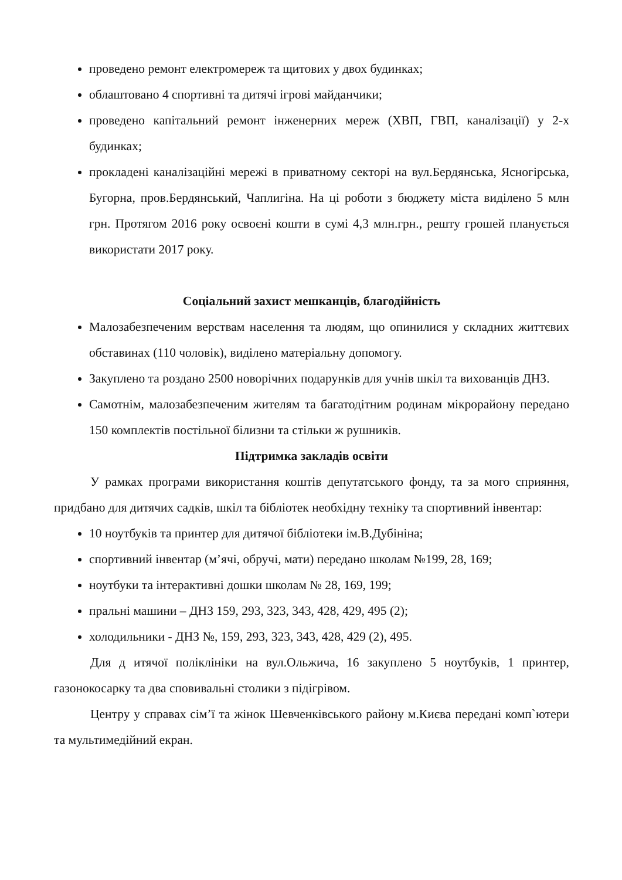проведено ремонт електромереж та щитових у двох будинках;
облаштовано 4 спортивні та дитячі ігрові майданчики;
проведено капітальний ремонт інженерних мереж (ХВП, ГВП, каналізації) у 2-х будинках;
прокладені каналізаційні мережі в приватному секторі на вул.Бердянська, Ясногірська, Бугорна, пров.Бердянський, Чаплигіна. На ці роботи з бюджету міста виділено 5 млн грн. Протягом 2016 року освоєні кошти в сумі 4,3 млн.грн., решту грошей планується використати 2017 року.
Соціальний захист мешканців, благодійність
Малозабезпеченим верствам населення та людям, що опинилися у складних життєвих обставинах (110 чоловік), виділено матеріальну допомогу.
Закуплено та роздано 2500 новорічних подарунків для учнів шкіл та вихованців ДНЗ.
Самотнім, малозабезпеченим жителям та багатодітним родинам мікрорайону передано 150 комплектів постільної білизни та стільки ж рушників.
Підтримка закладів освіти
У рамках програми використання коштів депутатського фонду, та за мого сприяння, придбано для дитячих садків, шкіл та бібліотек необхідну техніку та спортивний інвентар:
10 ноутбуків та принтер для дитячої бібліотеки ім.В.Дубініна;
спортивний інвентар (м’ячі, обручі, мати) передано школам №199, 28, 169;
ноутбуки та інтерактивні дошки школам № 28, 169, 199;
пральні машини – ДНЗ 159, 293, 323, 343, 428, 429, 495 (2);
холодильники - ДНЗ №, 159, 293, 323, 343, 428, 429 (2), 495.
Для д итячої поліклініки на вул.Ольжича, 16 закуплено 5 ноутбуків, 1 принтер, газонокосарку та два сповивальні столики з підігрівом.
Центру у справах сім’ї та жінок Шевченківського району м.Києва передані комп`ютери та мультимедійний екран.